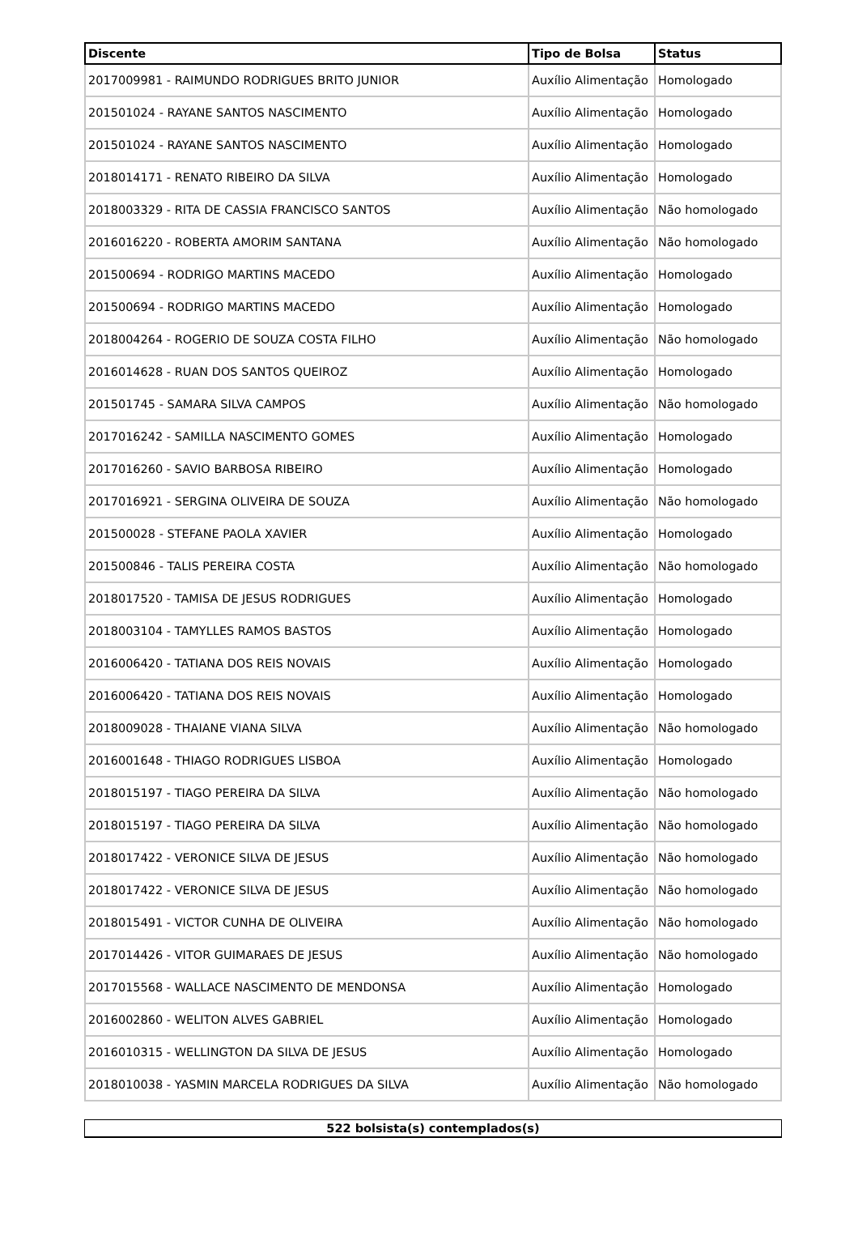| Discente | Tipo de Bolsa | Status |
| --- | --- | --- |
| 2017009981 - RAIMUNDO RODRIGUES BRITO JUNIOR | Auxílio Alimentação | Homologado |
| 201501024 - RAYANE SANTOS NASCIMENTO | Auxílio Alimentação | Homologado |
| 201501024 - RAYANE SANTOS NASCIMENTO | Auxílio Alimentação | Homologado |
| 2018014171 - RENATO RIBEIRO DA SILVA | Auxílio Alimentação | Homologado |
| 2018003329 - RITA DE CASSIA FRANCISCO SANTOS | Auxílio Alimentação | Não homologado |
| 2016016220 - ROBERTA AMORIM SANTANA | Auxílio Alimentação | Não homologado |
| 201500694 - RODRIGO MARTINS MACEDO | Auxílio Alimentação | Homologado |
| 201500694 - RODRIGO MARTINS MACEDO | Auxílio Alimentação | Homologado |
| 2018004264 - ROGERIO DE SOUZA COSTA FILHO | Auxílio Alimentação | Não homologado |
| 2016014628 - RUAN DOS SANTOS QUEIROZ | Auxílio Alimentação | Homologado |
| 201501745 - SAMARA SILVA CAMPOS | Auxílio Alimentação | Não homologado |
| 2017016242 - SAMILLA NASCIMENTO GOMES | Auxílio Alimentação | Homologado |
| 2017016260 - SAVIO BARBOSA RIBEIRO | Auxílio Alimentação | Homologado |
| 2017016921 - SERGINA OLIVEIRA DE SOUZA | Auxílio Alimentação | Não homologado |
| 201500028 - STEFANE PAOLA XAVIER | Auxílio Alimentação | Homologado |
| 201500846 - TALIS PEREIRA COSTA | Auxílio Alimentação | Não homologado |
| 2018017520 - TAMISA DE JESUS RODRIGUES | Auxílio Alimentação | Homologado |
| 2018003104 - TAMYLLES RAMOS BASTOS | Auxílio Alimentação | Homologado |
| 2016006420 - TATIANA DOS REIS NOVAIS | Auxílio Alimentação | Homologado |
| 2016006420 - TATIANA DOS REIS NOVAIS | Auxílio Alimentação | Homologado |
| 2018009028 - THAIANE VIANA SILVA | Auxílio Alimentação | Não homologado |
| 2016001648 - THIAGO RODRIGUES LISBOA | Auxílio Alimentação | Homologado |
| 2018015197 - TIAGO PEREIRA DA SILVA | Auxílio Alimentação | Não homologado |
| 2018015197 - TIAGO PEREIRA DA SILVA | Auxílio Alimentação | Não homologado |
| 2018017422 - VERONICE SILVA DE JESUS | Auxílio Alimentação | Não homologado |
| 2018017422 - VERONICE SILVA DE JESUS | Auxílio Alimentação | Não homologado |
| 2018015491 - VICTOR CUNHA DE OLIVEIRA | Auxílio Alimentação | Não homologado |
| 2017014426 - VITOR GUIMARAES DE JESUS | Auxílio Alimentação | Não homologado |
| 2017015568 - WALLACE NASCIMENTO DE MENDONSA | Auxílio Alimentação | Homologado |
| 2016002860 - WELITON ALVES GABRIEL | Auxílio Alimentação | Homologado |
| 2016010315 - WELLINGTON DA SILVA DE JESUS | Auxílio Alimentação | Homologado |
| 2018010038 - YASMIN MARCELA RODRIGUES DA SILVA | Auxílio Alimentação | Não homologado |
| 522 bolsista(s) contemplados(s) |